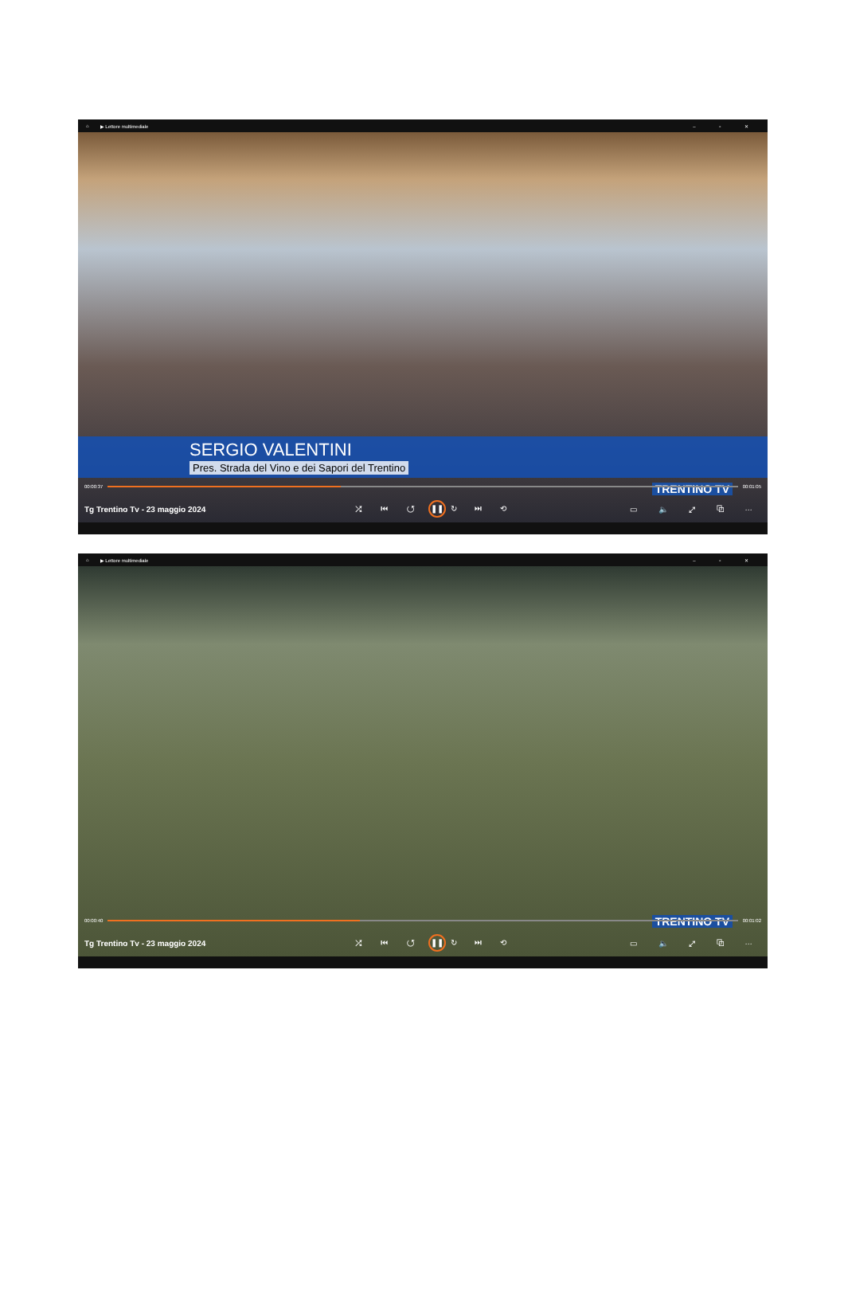⌂ ▶ Lettore multimediale – ▫ ✕
SERGIO VALENTINI
Pres. Strada del Vino e dei Sapori del Trentino
TRENTINO TV
00:00:37 00:01:05
Tg Trentino Tv - 23 maggio 2024 ⤮ ⏮ ↺ ❚❚ ↻ ⏭ ⟲ ▭ 🔈 ⤢ ⧉ ⋯
⌂ ▶ Lettore multimediale – ▫ ✕
TRENTINO TV
00:00:40 00:01:02
Tg Trentino Tv - 23 maggio 2024 ⤮ ⏮ ↺ ❚❚ ↻ ⏭ ⟲ ▭ 🔈 ⤢ ⧉ ⋯